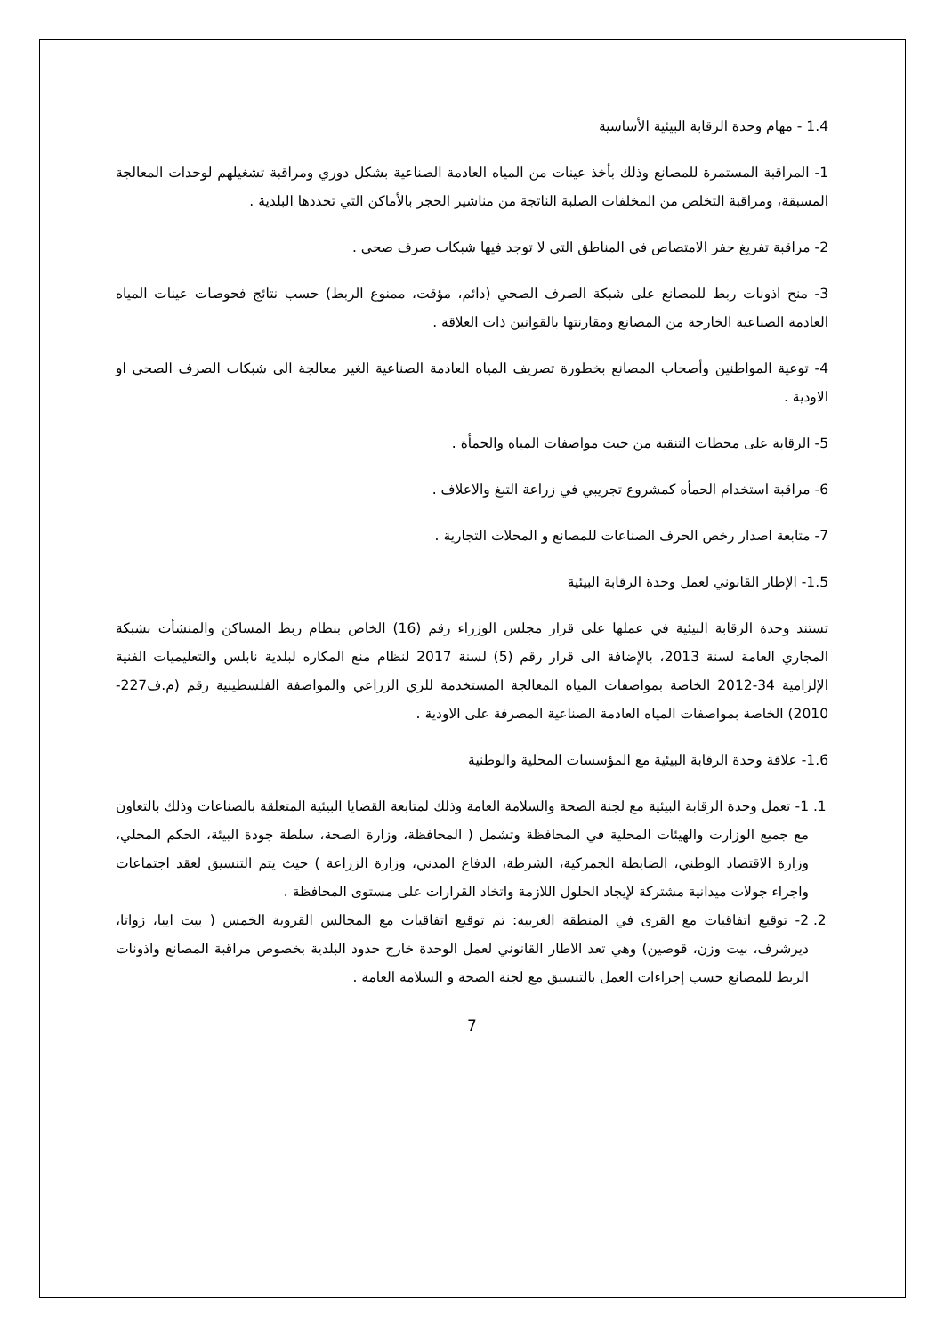1.4 - مهام وحدة الرقابة البيئية الأساسية
1- المراقبة المستمرة للمصانع وذلك بأخذ عينات من المياه العادمة الصناعية بشكل دوري ومراقبة تشغيلهم لوحدات المعالجة المسبقة، ومراقبة التخلص من المخلفات الصلبة الناتجة من مناشير الحجر بالأماكن التي تحددها البلدية .
2- مراقبة تفريغ حفر الامتصاص في المناطق التي لا توجد فيها شبكات صرف صحي .
3- منح اذونات ربط للمصانع على شبكة الصرف الصحي (دائم، مؤقت، ممنوع الربط) حسب نتائج فحوصات عينات المياه العادمة الصناعية الخارجة من المصانع ومقارنتها بالقوانين ذات العلاقة .
4- توعية المواطنين وأصحاب المصانع بخطورة تصريف المياه العادمة الصناعية الغير معالجة الى شبكات الصرف الصحي او الاودية .
5- الرقابة على محطات التنقية من حيث مواصفات المياه والحمأة .
6- مراقبة استخدام الحمأه كمشروع تجريبي في زراعة التبغ والاعلاف .
7- متابعة اصدار رخص الحرف الصناعات للمصانع و المحلات التجارية .
1.5- الإطار القانوني لعمل وحدة الرقابة البيئية
تستند وحدة الرقابة البيئية في عملها على قرار مجلس الوزراء رقم (16) الخاص بنظام ربط المساكن والمنشأت بشبكة المجاري العامة لسنة 2013، بالإضافة الى قرار رقم (5) لسنة 2017 لنظام منع المكاره لبلدية نابلس والتعليميات الفنية الإلزامية 34-2012 الخاصة بمواصفات المياه المعالجة المستخدمة للري الزراعي والمواصفة الفلسطينية رقم (م.ف227-2010) الخاصة بمواصفات المياه العادمة الصناعية المصرفة على الاودية .
1.6- علاقة وحدة الرقابة البيئية مع المؤسسات المحلية والوطنية
1. 1- تعمل وحدة الرقابة البيئية مع لجنة الصحة والسلامة العامة وذلك لمتابعة القضايا البيئية المتعلقة بالصناعات وذلك بالتعاون مع جميع الوزارت والهيئات المحلية في المحافظة وتشمل ( المحافظة، وزارة الصحة، سلطة جودة البيئة، الحكم المحلي، وزارة الاقتصاد الوطني، الضابطة الجمركية، الشرطة، الدفاع المدني، وزارة الزراعة ) حيث يتم التنسيق لعقد اجتماعات واجراء جولات ميدانية مشتركة لإيجاد الحلول اللازمة واتخاد القرارات على مستوى المحافظة .
2. 2- توقيع اتفاقيات مع القرى في المنطقة الغربية: تم توقيع اتفاقيات مع المجالس القروية الخمس ( بيت ايبا، زواتا، ديرشرف، بيت وزن، قوصين) وهي تعد الاطار القانوني لعمل الوحدة خارج حدود البلدية بخصوص مراقبة المصانع واذونات الربط للمصانع حسب إجراءات العمل بالتنسيق مع لجنة الصحة و السلامة العامة .
7